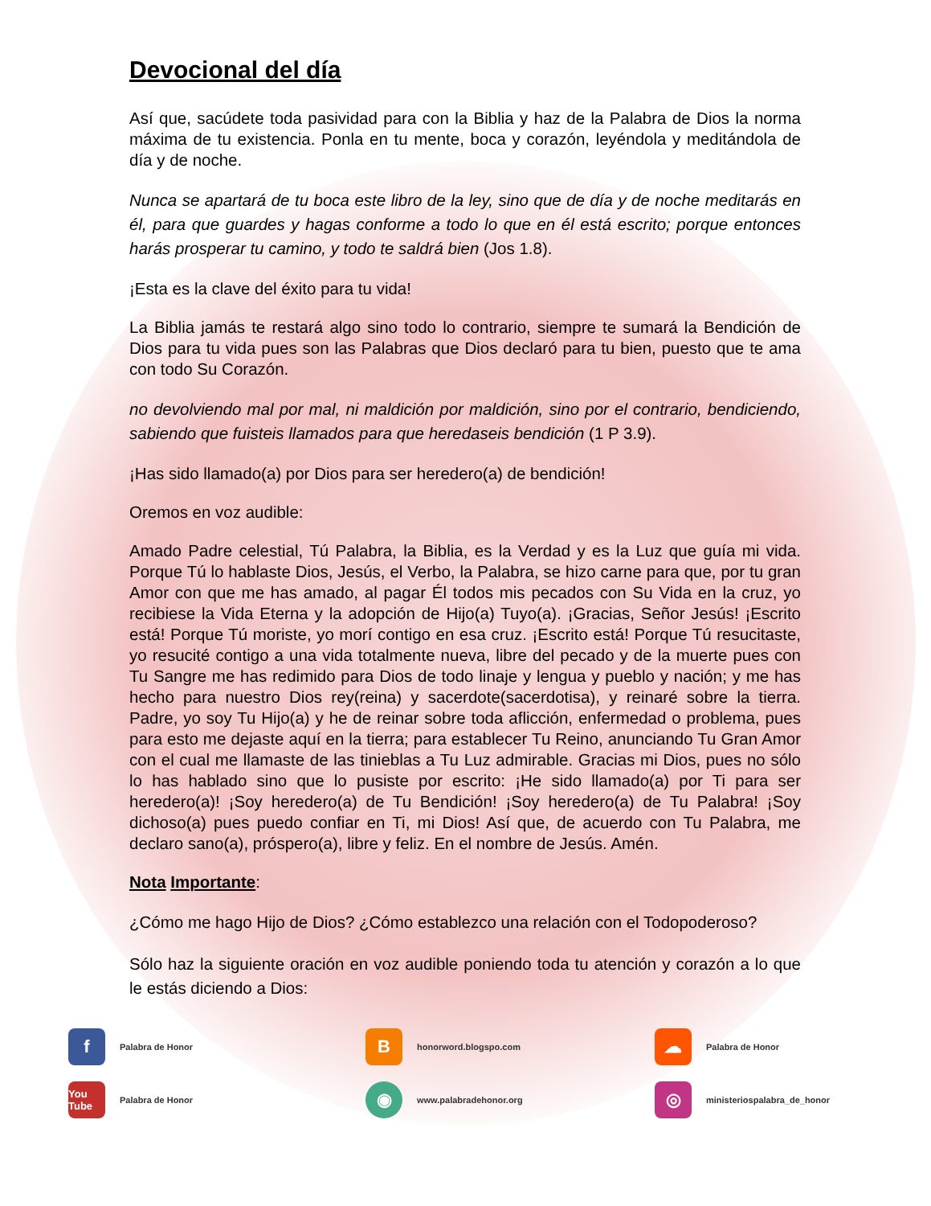Devocional del día
Así que, sacúdete toda pasividad para con la Biblia y haz de la Palabra de Dios la norma máxima de tu existencia. Ponla en tu mente, boca y corazón, leyéndola y meditándola de día y de noche.
Nunca se apartará de tu boca este libro de la ley, sino que de día y de noche meditarás en él, para que guardes y hagas conforme a todo lo que en él está escrito; porque entonces harás prosperar tu camino, y todo te saldrá bien (Jos 1.8).
¡Esta es la clave del éxito para tu vida!
La Biblia jamás te restará algo sino todo lo contrario, siempre te sumará la Bendición de Dios para tu vida pues son las Palabras que Dios declaró para tu bien, puesto que te ama con todo Su Corazón.
no devolviendo mal por mal, ni maldición por maldición, sino por el contrario, bendiciendo, sabiendo que fuisteis llamados para que heredaseis bendición (1 P 3.9).
¡Has sido llamado(a) por Dios para ser heredero(a) de bendición!
Oremos en voz audible:
Amado Padre celestial, Tú Palabra, la Biblia, es la Verdad y es la Luz que guía mi vida. Porque Tú lo hablaste Dios, Jesús, el Verbo, la Palabra, se hizo carne para que, por tu gran Amor con que me has amado, al pagar Él todos mis pecados con Su Vida en la cruz, yo recibiese la Vida Eterna y la adopción de Hijo(a) Tuyo(a). ¡Gracias, Señor Jesús! ¡Escrito está! Porque Tú moriste, yo morí contigo en esa cruz. ¡Escrito está! Porque Tú resucitaste, yo resucité contigo a una vida totalmente nueva, libre del pecado y de la muerte pues con Tu Sangre me has redimido para Dios de todo linaje y lengua y pueblo y nación; y me has hecho para nuestro Dios rey(reina) y sacerdote(sacerdotisa), y reinaré sobre la tierra. Padre, yo soy Tu Hijo(a) y he de reinar sobre toda aflicción, enfermedad o problema, pues para esto me dejaste aquí en la tierra; para establecer Tu Reino, anunciando Tu Gran Amor con el cual me llamaste de las tinieblas a Tu Luz admirable. Gracias mi Dios, pues no sólo lo has hablado sino que lo pusiste por escrito: ¡He sido llamado(a) por Ti para ser heredero(a)! ¡Soy heredero(a) de Tu Bendición! ¡Soy heredero(a) de Tu Palabra! ¡Soy dichoso(a) pues puedo confiar en Ti, mi Dios! Así que, de acuerdo con Tu Palabra, me declaro sano(a), próspero(a), libre y feliz. En el nombre de Jesús. Amén.
Nota Importante:
¿Cómo me hago Hijo de Dios? ¿Cómo establezco una relación con el Todopoderoso?
Sólo haz la siguiente oración en voz audible poniendo toda tu atención y corazón a lo que le estás diciendo a Dios:
f Palabra de Honor
Bhonorword.blogspo.com
☁ Palabra de Honor
You Tube Palabra de Honor
◉ www.palabradehonor.org
◎ ministeriospalabra_de_honor